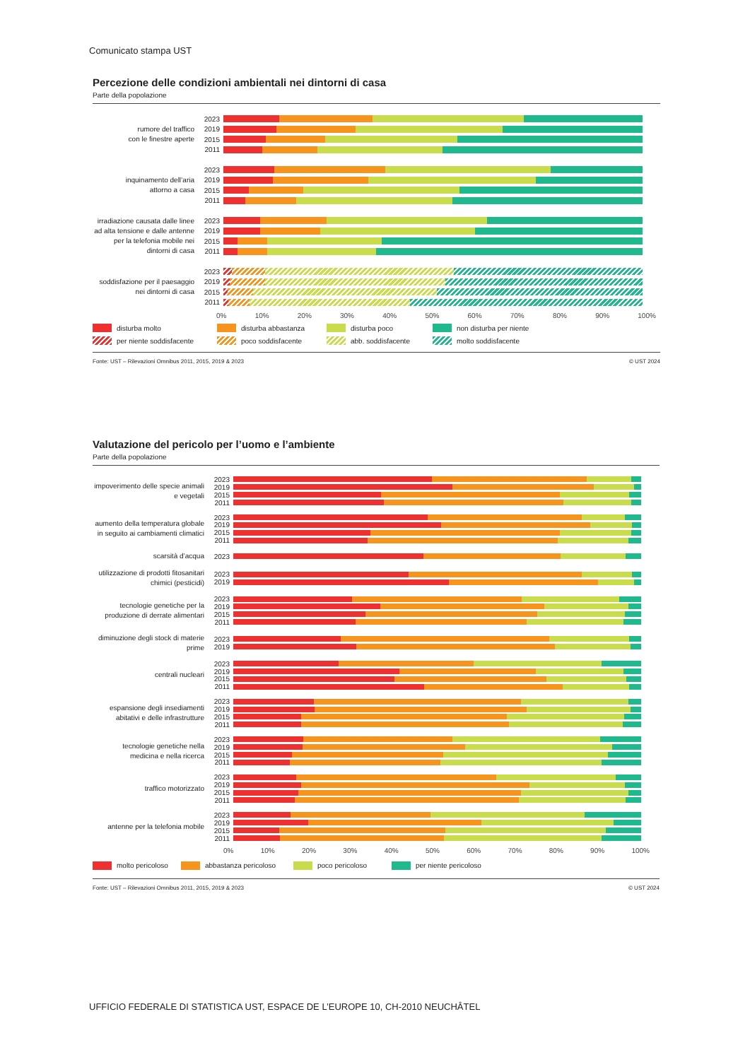Comunicato stampa UST
Percezione delle condizioni ambientali nei dintorni di casa
Parte della popolazione
rumore del traffico
con le finestre aperte
2023
2019
2015
2011
inquinamento dell’aria
attorno a casa
2023
2019
2015
2011
irradiazione causata dalle linee ad alta tensione e dalle antenne per la telefonia mobile nei dintorni di casa
2023
2019
2015
2011
soddisfazione per il paesaggio nei dintorni di casa
2023
2019
2015
2011
0% 10% 20% 30% 40% 50% 60% 70% 80% 90% 100%
disturba molto disturba abbastanza disturba poco non disturba per niente
per niente soddisfacente poco soddisfacente abb. soddisfacente molto soddisfacente
Fonte: UST – Rilevazioni Omnibus 2011, 2015, 2019 & 2023 © UST 2024
Valutazione del pericolo per l’uomo e l’ambiente
Parte della popolazione
impoverimento delle specie animali e vegetali
2023
2019
2015
2011
aumento della temperatura globale in seguito ai cambiamenti climatici
2023
2019
2015
2011
scarsità d’acqua
2023
utilizzazione di prodotti fitosanitari chimici (pesticidi)
2023
2019
tecnologie genetiche per la produzione di derrate alimentari
2023
2019
2015
2011
diminuzione degli stock di materie prime
2023
2019
centrali nucleari
2023
2019
2015
2011
espansione degli insediamenti abitativi e delle infrastrutture
2023
2019
2015
2011
tecnologie genetiche nella medicina e nella ricerca
2023
2019
2015
2011
traffico motorizzato
2023
2019
2015
2011
antenne per la telefonia mobile
2023
2019
2015
2011
0% 10% 20% 30% 40% 50% 60% 70% 80% 90% 100%
molto pericoloso abbastanza pericoloso poco pericoloso per niente pericoloso
Fonte: UST – Rilevazioni Omnibus 2011, 2015, 2019 & 2023 © UST 2024
UFFICIO FEDERALE DI STATISTICA UST, ESPACE DE L’EUROPE 10, CH-2010 NEUCHÂTEL